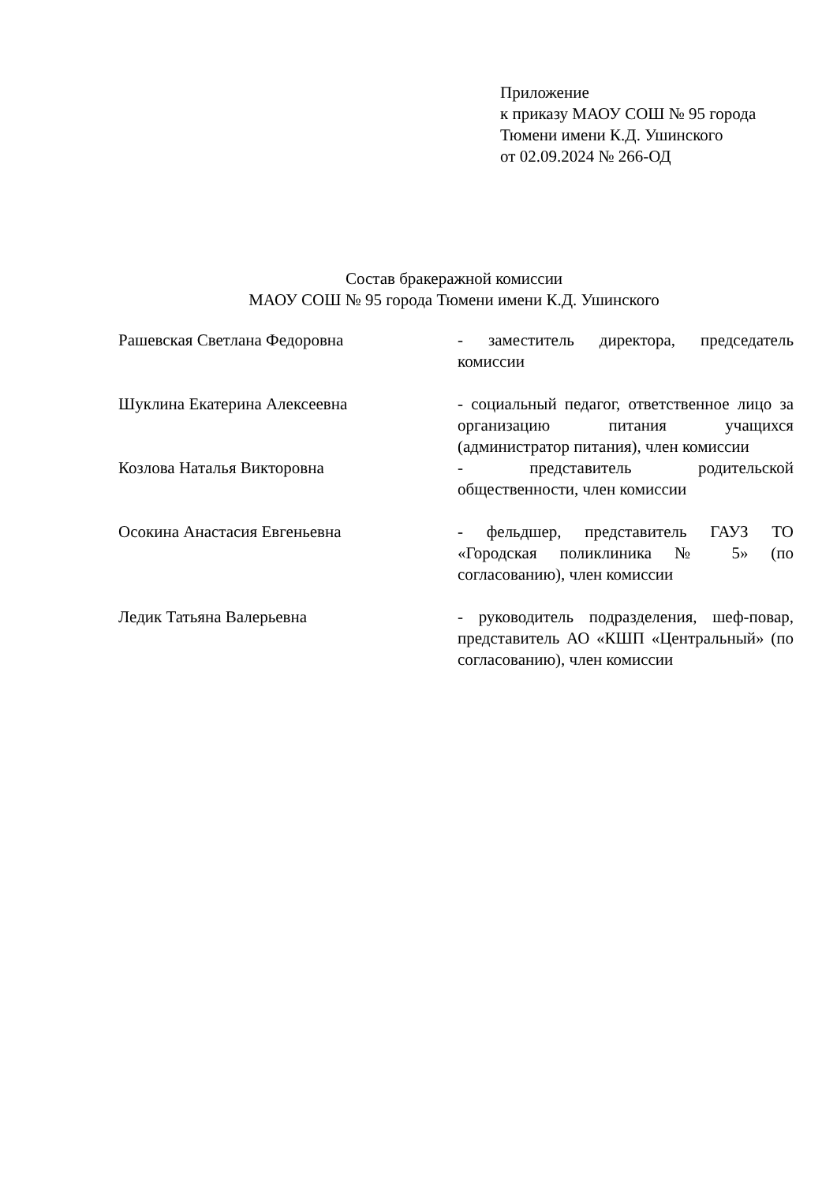Приложение
к приказу МАОУ СОШ № 95 города
Тюмени имени К.Д. Ушинского
от 02.09.2024 № 266-ОД
Состав бракеражной комиссии
МАОУ СОШ № 95 города Тюмени имени К.Д. Ушинского
| Рашевская Светлана Федоровна | - заместитель директора, председатель комиссии |
| Шуклина Екатерина Алексеевна | - социальный педагог, ответственное лицо за организацию питания учащихся (администратор питания), член комиссии |
| Козлова Наталья Викторовна | - представитель родительской общественности, член комиссии |
| Осокина Анастасия Евгеньевна | - фельдшер, представитель ГАУЗ ТО «Городская поликлиника № 5» (по согласованию), член комиссии |
| Ледик Татьяна Валерьевна | - руководитель подразделения, шеф-повар, представитель АО «КШП «Центральный» (по согласованию), член комиссии |